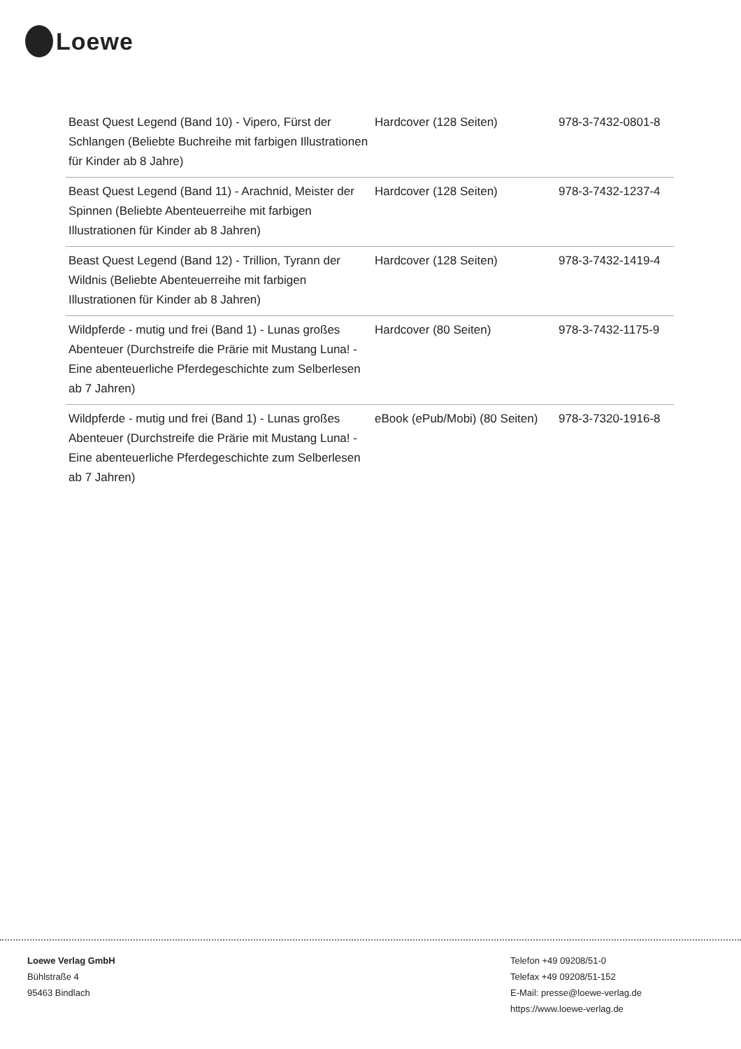Loewe
| Beast Quest Legend (Band 10) - Vipero, Fürst der Schlangen (Beliebte Buchreihe mit farbigen Illustrationen für Kinder ab 8 Jahre) | Hardcover (128 Seiten) | 978-3-7432-0801-8 |
| Beast Quest Legend (Band 11) - Arachnid, Meister der Spinnen (Beliebte Abenteuerreihe mit farbigen Illustrationen für Kinder ab 8 Jahren) | Hardcover (128 Seiten) | 978-3-7432-1237-4 |
| Beast Quest Legend (Band 12) - Trillion, Tyrann der Wildnis (Beliebte Abenteuerreihe mit farbigen Illustrationen für Kinder ab 8 Jahren) | Hardcover (128 Seiten) | 978-3-7432-1419-4 |
| Wildpferde - mutig und frei (Band 1) - Lunas großes Abenteuer (Durchstreife die Prärie mit Mustang Luna! - Eine abenteuerliche Pferdegeschichte zum Selberlesen ab 7 Jahren) | Hardcover (80 Seiten) | 978-3-7432-1175-9 |
| Wildpferde - mutig und frei (Band 1) - Lunas großes Abenteuer (Durchstreife die Prärie mit Mustang Luna! - Eine abenteuerliche Pferdegeschichte zum Selberlesen ab 7 Jahren) | eBook (ePub/Mobi) (80 Seiten) | 978-3-7320-1916-8 |
Loewe Verlag GmbH
Bühlstraße 4
95463 Bindlach
Telefon +49 09208/51-0
Telefax +49 09208/51-152
E-Mail: presse@loewe-verlag.de
https://www.loewe-verlag.de